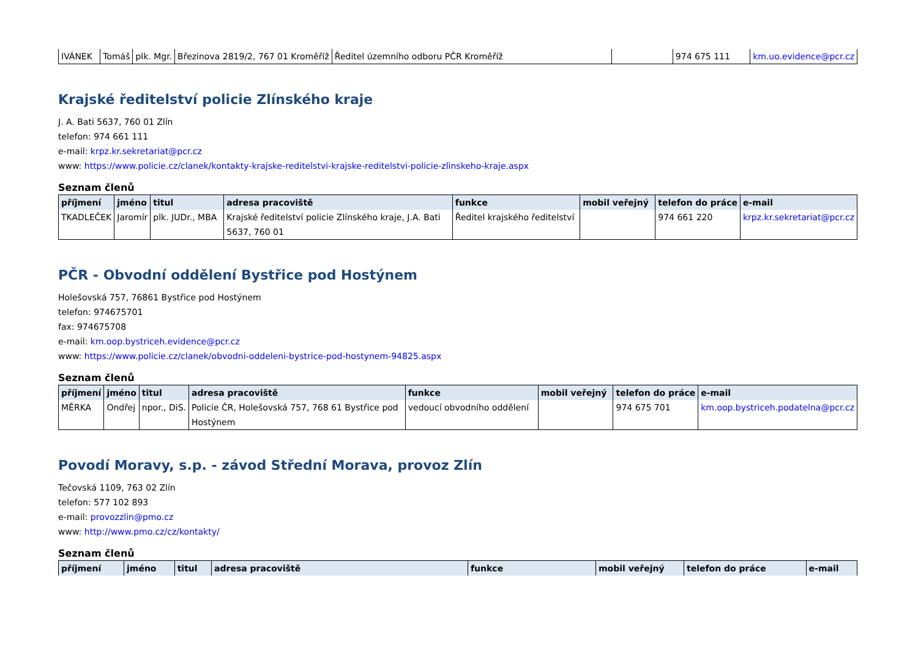| IVÁNEK | Tomáš | plk. Mgr. | Březinova 2819/2, 767 01 Kroměříž | Ředitel územního odboru PČR Kroměříž | | 974 675 111 | km.uo.evidence@pcr.cz |
Krajské ředitelství policie Zlínského kraje
J. A. Bati 5637, 760 01 Zlín
telefon: 974 661 111
e-mail: krpz.kr.sekretariat@pcr.cz
www: https://www.policie.cz/clanek/kontakty-krajske-reditelstvi-krajske-reditelstvi-policie-zlinskeho-kraje.aspx
Seznam členů
| příjmení | jméno | titul | adresa pracoviště | funkce | mobil veřejný | telefon do práce | e-mail |
| --- | --- | --- | --- | --- | --- | --- | --- |
| TKADLEČEK | Jaromír | plk. JUDr., MBA | Krajské ředitelství policie Zlínského kraje, J.A. Bati 5637, 760 01 | Ředitel krajského ředitelství | | 974 661 220 | krpz.kr.sekretariat@pcr.cz |
PČR - Obvodní oddělení Bystřice pod Hostýnem
Holešovská 757, 76861 Bystřice pod Hostýnem
telefon: 974675701
fax: 974675708
e-mail: km.oop.bystriceh.evidence@pcr.cz
www: https://www.policie.cz/clanek/obvodni-oddeleni-bystrice-pod-hostynem-94825.aspx
Seznam členů
| příjmení | jméno | titul | adresa pracoviště | funkce | mobil veřejný | telefon do práce | e-mail |
| --- | --- | --- | --- | --- | --- | --- | --- |
| MĚRKA | Ondřej | npor., DiS. | Policie ČR, Holešovská 757, 768 61 Bystřice pod Hostýnem | vedoucí obvodního oddělení | | 974 675 701 | km.oop.bystriceh.podatelna@pcr.cz |
Povodí Moravy, s.p. - závod Střední Morava, provoz Zlín
Tečovská 1109, 763 02 Zlín
telefon: 577 102 893
e-mail: provozzlin@pmo.cz
www: http://www.pmo.cz/cz/kontakty/
Seznam členů
| příjmení | jméno | titul | adresa pracoviště | funkce | mobil veřejný | telefon do práce | e-mail |
| --- | --- | --- | --- | --- | --- | --- | --- |